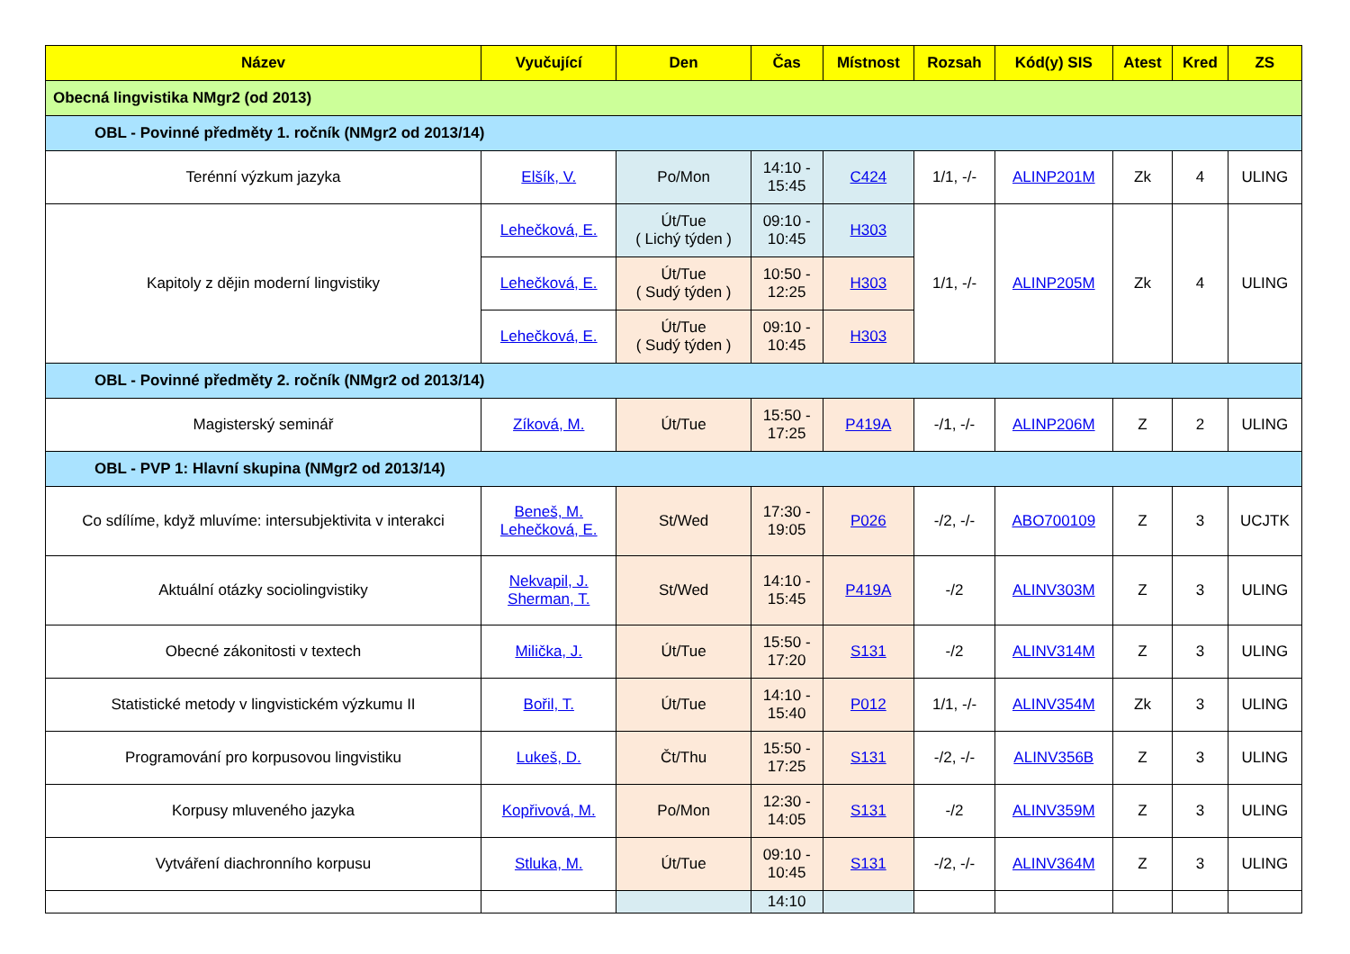| Název | Vyučující | Den | Čas | Místnost | Rozsah | Kód(y) SIS | Atest | Kred | ZS |
| --- | --- | --- | --- | --- | --- | --- | --- | --- | --- |
| Obecná lingvistika NMgr2 (od 2013) | | | | | | | | | |
| OBL - Povinné předměty 1. ročník (NMgr2 od 2013/14) | | | | | | | | | |
| Terénní výzkum jazyka | Elšík, V. | Po/Mon | 14:10 - 15:45 | C424 | 1/1, -/- | ALINP201M | Zk | 4 | ULING |
| Kapitoly z dějin moderní lingvistiky | Lehečková, E. | Út/Tue ( Lichý týden ) | 09:10 - 10:45 | H303 | 1/1, -/- | ALINP205M | Zk | 4 | ULING |
| | Lehečková, E. | Út/Tue ( Sudý týden ) | 10:50 - 12:25 | H303 | | | | | |
| | Lehečková, E. | Út/Tue ( Sudý týden ) | 09:10 - 10:45 | H303 | | | | | |
| OBL - Povinné předměty 2. ročník (NMgr2 od 2013/14) | | | | | | | | | |
| Magisterský seminář | Zíková, M. | Út/Tue | 15:50 - 17:25 | P419A | -/1, -/- | ALINP206M | Z | 2 | ULING |
| OBL - PVP 1: Hlavní skupina (NMgr2 od 2013/14) | | | | | | | | | |
| Co sdílíme, když mluvíme: intersubjektivita v interakci | Beneš, M. Lehečková, E. | St/Wed | 17:30 - 19:05 | P026 | -/2, -/- | ABO700109 | Z | 3 | UCJTK |
| Aktuální otázky sociolingvistiky | Nekvapil, J. Sherman, T. | St/Wed | 14:10 - 15:45 | P419A | -/2 | ALINV303M | Z | 3 | ULING |
| Obecné zákonitosti v textech | Milička, J. | Út/Tue | 15:50 - 17:20 | S131 | -/2 | ALINV314M | Z | 3 | ULING |
| Statistické metody v lingvistickém výzkumu II | Bořil, T. | Út/Tue | 14:10 - 15:40 | P012 | 1/1, -/- | ALINV354M | Zk | 3 | ULING |
| Programování pro korpusovou lingvistiku | Lukeš, D. | Čt/Thu | 15:50 - 17:25 | S131 | -/2, -/- | ALINV356B | Z | 3 | ULING |
| Korpusy mluveného jazyka | Kopřivová, M. | Po/Mon | 12:30 - 14:05 | S131 | -/2 | ALINV359M | Z | 3 | ULING |
| Vytváření diachronního korpusu | Stluka, M. | Út/Tue | 09:10 - 10:45 | S131 | -/2, -/- | ALINV364M | Z | 3 | ULING |
| | | | 14:10 | | | | | | |